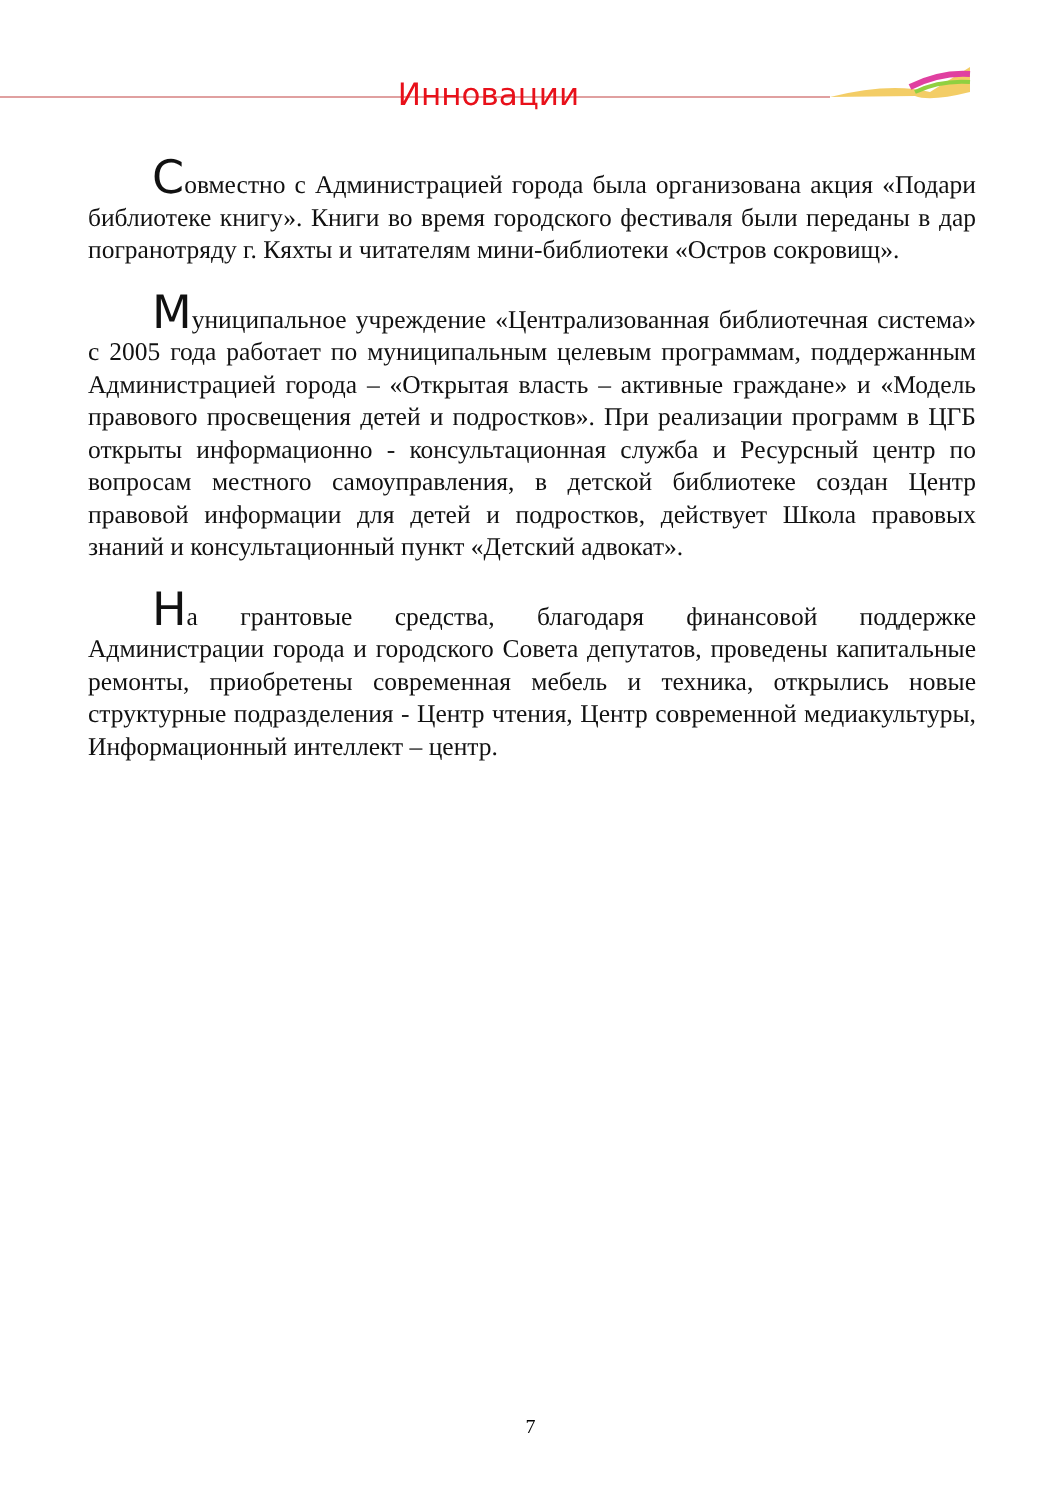Инновации
Совместно с Администрацией города была организована акция «Подари библиотеке книгу». Книги во время городского фестиваля были переданы в дар погранотряду г. Кяхты и читателям мини-библиотеки «Остров сокровищ».
Муниципальное учреждение «Централизованная библиотечная система» с 2005 года работает по муниципальным целевым программам, поддержанным Администрацией города – «Открытая власть – активные граждане» и «Модель правового просвещения детей и подростков». При реализации программ в ЦГБ открыты информационно - консультационная служба и Ресурсный центр по вопросам местного самоуправления, в детской библиотеке создан Центр правовой информации для детей и подростков, действует Школа правовых знаний и консультационный пункт «Детский адвокат».
На грантовые средства, благодаря финансовой поддержке Администрации города и городского Совета депутатов, проведены капитальные ремонты, приобретены современная мебель и техника, открылись новые структурные подразделения - Центр чтения, Центр современной медиакультуры, Информационный интеллект – центр.
7